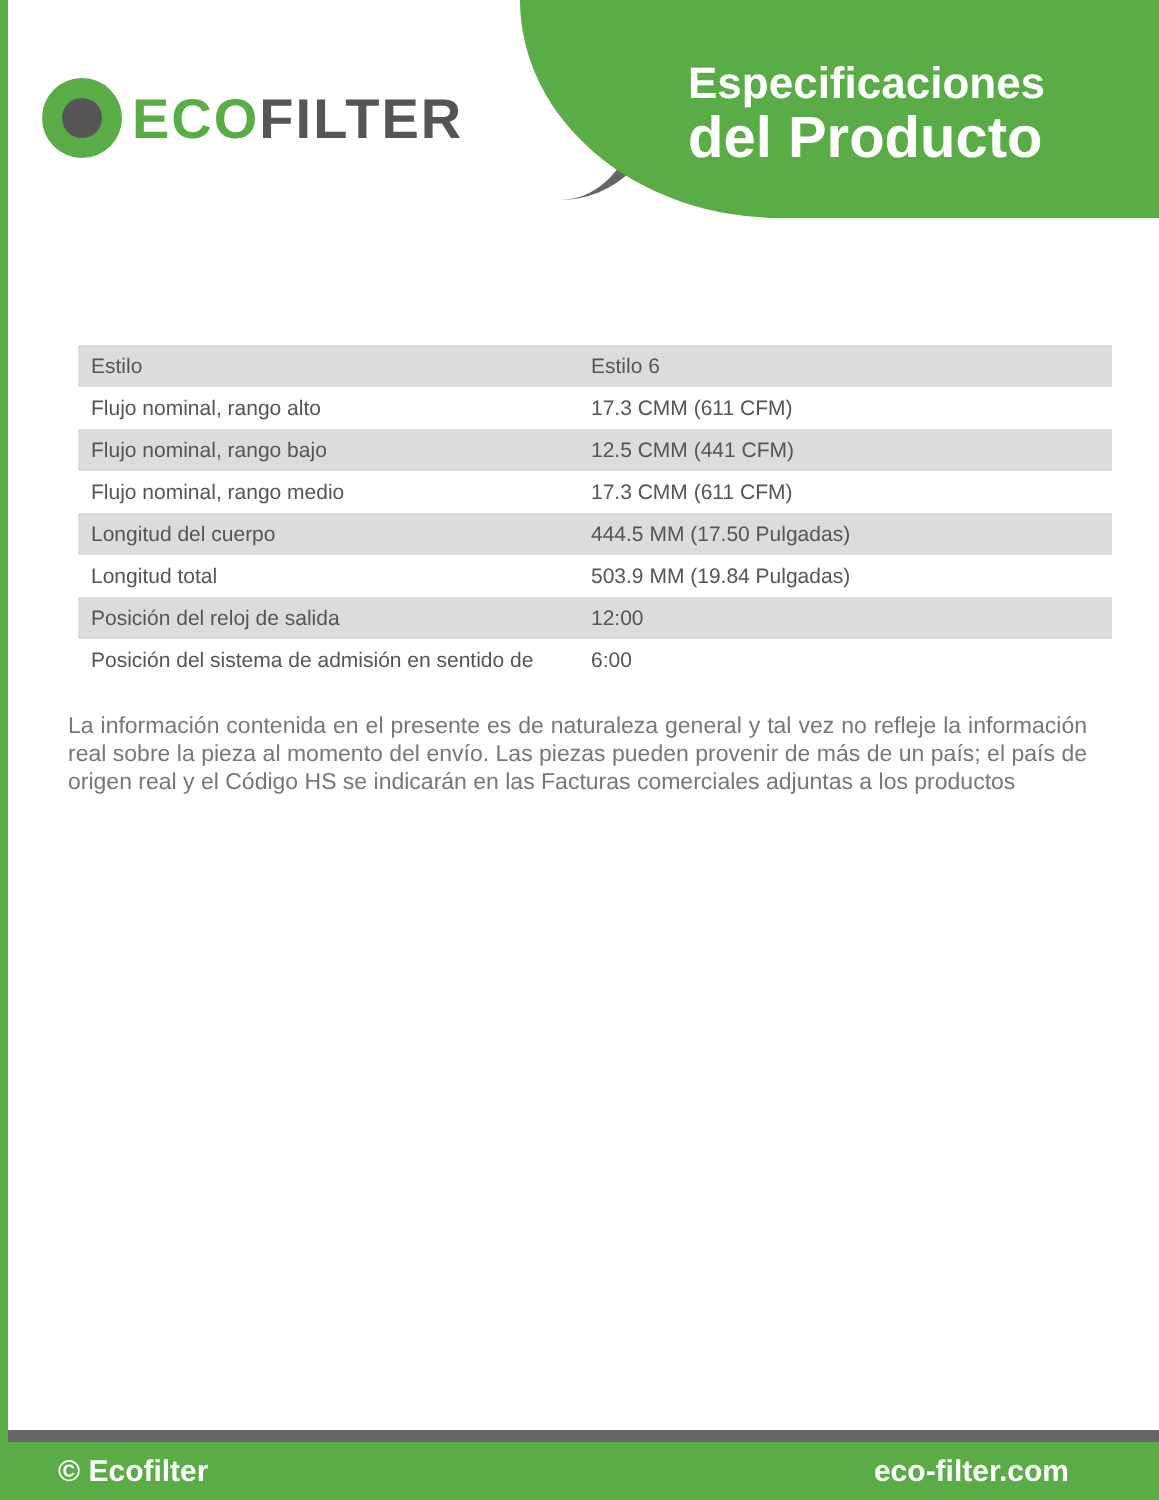ECO FILTER
Especificaciones
del Producto
| Estilo | Estilo 6 |
| Flujo nominal, rango alto | 17.3 CMM (611 CFM) |
| Flujo nominal, rango bajo | 12.5 CMM (441 CFM) |
| Flujo nominal, rango medio | 17.3 CMM (611 CFM) |
| Longitud del cuerpo | 444.5 MM (17.50 Pulgadas) |
| Longitud total | 503.9 MM (19.84 Pulgadas) |
| Posición del reloj de salida | 12:00 |
| Posición del sistema de admisión en sentido de | 6:00 |
La información contenida en el presente es de naturaleza general y tal vez no refleje la información real sobre la pieza al momento del envío. Las piezas pueden provenir de más de un país; el país de origen real y el Código HS se indicarán en las Facturas comerciales adjuntas a los productos
© Ecofilter eco-filter.com